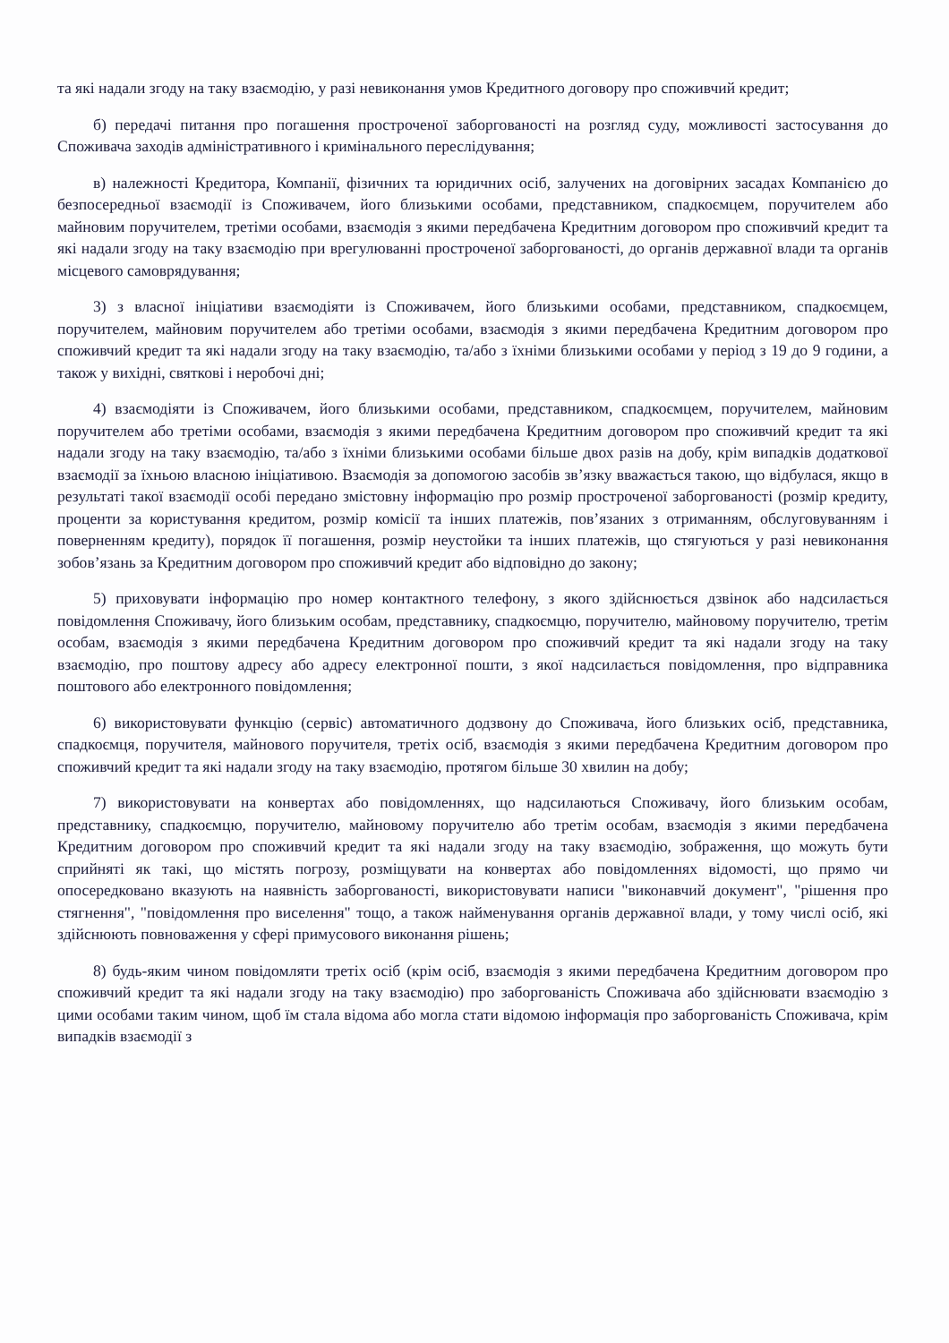та які надали згоду на таку взаємодію, у разі невиконання умов Кредитного договору про споживчий кредит;
б) передачі питання про погашення простроченої заборгованості на розгляд суду, можливості застосування до Споживача заходів адміністративного і кримінального переслідування;
в) належності Кредитора, Компанії, фізичних та юридичних осіб, залучених на договірних засадах Компанією до безпосередньої взаємодії із Споживачем, його близькими особами, представником, спадкоємцем, поручителем або майновим поручителем, третіми особами, взаємодія з якими передбачена Кредитним договором про споживчий кредит та які надали згоду на таку взаємодію при врегулюванні простроченої заборгованості, до органів державної влади та органів місцевого самоврядування;
3) з власної ініціативи взаємодіяти із Споживачем, його близькими особами, представником, спадкоємцем, поручителем, майновим поручителем або третіми особами, взаємодія з якими передбачена Кредитним договором про споживчий кредит та які надали згоду на таку взаємодію, та/або з їхніми близькими особами у період з 19 до 9 години, а також у вихідні, святкові і неробочі дні;
4) взаємодіяти із Споживачем, його близькими особами, представником, спадкоємцем, поручителем, майновим поручителем або третіми особами, взаємодія з якими передбачена Кредитним договором про споживчий кредит та які надали згоду на таку взаємодію, та/або з їхніми близькими особами більше двох разів на добу, крім випадків додаткової взаємодії за їхньою власною ініціативою. Взаємодія за допомогою засобів зв’язку вважається такою, що відбулася, якщо в результаті такої взаємодії особі передано змістовну інформацію про розмір простроченої заборгованості (розмір кредиту, проценти за користування кредитом, розмір комісії та інших платежів, пов’язаних з отриманням, обслуговуванням і поверненням кредиту), порядок її погашення, розмір неустойки та інших платежів, що стягуються у разі невиконання зобов’язань за Кредитним договором про споживчий кредит або відповідно до закону;
5) приховувати інформацію про номер контактного телефону, з якого здійснюється дзвінок або надсилається повідомлення Споживачу, його близьким особам, представнику, спадкоємцю, поручителю, майновому поручителю, третім особам, взаємодія з якими передбачена Кредитним договором про споживчий кредит та які надали згоду на таку взаємодію, про поштову адресу або адресу електронної пошти, з якої надсилається повідомлення, про відправника поштового або електронного повідомлення;
6) використовувати функцію (сервіс) автоматичного додзвону до Споживача, його близьких осіб, представника, спадкоємця, поручителя, майнового поручителя, третіх осіб, взаємодія з якими передбачена Кредитним договором про споживчий кредит та які надали згоду на таку взаємодію, протягом більше 30 хвилин на добу;
7) використовувати на конвертах або повідомленнях, що надсилаються Споживачу, його близьким особам, представнику, спадкоємцю, поручителю, майновому поручителю або третім особам, взаємодія з якими передбачена Кредитним договором про споживчий кредит та які надали згоду на таку взаємодію, зображення, що можуть бути сприйняті як такі, що містять погрозу, розміщувати на конвертах або повідомленнях відомості, що прямо чи опосередковано вказують на наявність заборгованості, використовувати написи "виконавчий документ", "рішення про стягнення", "повідомлення про виселення" тощо, а також найменування органів державної влади, у тому числі осіб, які здійснюють повноваження у сфері примусового виконання рішень;
8) будь-яким чином повідомляти третіх осіб (крім осіб, взаємодія з якими передбачена Кредитним договором про споживчий кредит та які надали згоду на таку взаємодію) про заборгованість Споживача або здійснювати взаємодію з цими особами таким чином, щоб їм стала відома або могла стати відомою інформація про заборгованість Споживача, крім випадків взаємодії з